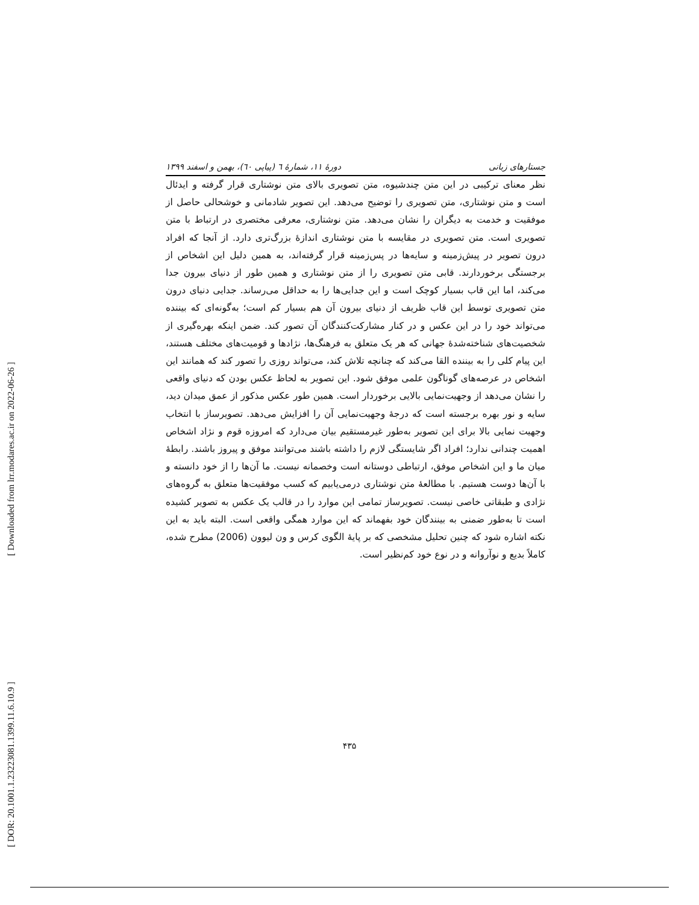[ Downloaded from lrr.modares.ac.ir on 2022-06-26 ]
[ DOR: 20.1001.1.23223081.1399.11.6.10.9 ]
جستارهای زبانی دورهٔ ۱۱، شمارهٔ ٦ (پیاپی ٦٠)، بهمن و اسفند ۱۳۹۹
نظر معنای ترکیبی در این متن چندشیوه، متن تصویری بالای متن نوشتاری قرار گرفته و ایدئال است و متن نوشتاری، متن تصویری را توضیح می‌دهد. این تصویر شادمانی و خوشحالی حاصل از موفقیت و خدمت به دیگران را نشان می‌دهد. متن نوشتاری، معرفی مختصری در ارتباط با متن تصویری است. متن تصویری در مقایسه با متن نوشتاری اندازهٔ بزرگ‌تری دارد. از آنجا که افراد درون تصویر در پیش‌زمینه و سایه‌ها در پس‌زمینه قرار گرفته‌اند، به همین دلیل این اشخاص از برجستگی برخوردارند. قابی متن تصویری را از متن نوشتاری و همین طور از دنیای بیرون جدا می‌کند، اما این قاب بسیار کوچک است و این جدایی‌ها را به حداقل می‌رساند. جدایی دنیای درون متن تصویری توسط این قاب ظریف از دنیای بیرون آن هم بسیار کم است؛ به‌گونه‌ای که بیننده می‌تواند خود را در این عکس و در کنار مشارکت‌کنندگان آن تصور کند. ضمن اینکه بهره‌گیری از شخصیت‌های شناخته‌شدهٔ جهانی که هر یک متعلق به فرهنگ‌ها، نژادها و قومیت‌های مختلف هستند، این پیام کلی را به بیننده القا می‌کند که چنانچه تلاش کند، می‌تواند روزی را تصور کند که همانند این اشخاص در عرصه‌های گوناگون علمی موفق شود. این تصویر به لحاظ عکس بودن که دنیای واقعی را نشان می‌دهد از وجهیت‌نمایی بالایی برخوردار است. همین طور عکس مذکور از عمق میدان دید، سایه و نور بهره برجسته است که درجهٔ وجهیت‌نمایی آن را افزایش می‌دهد. تصویرساز با انتخاب وجهیت نمایی بالا برای این تصویر به‌طور غیرمستقیم بیان می‌دارد که امروزه قوم و نژاد اشخاص اهمیت چندانی ندارد؛ افراد اگر شایستگی لازم را داشته باشند می‌توانند موفق و پیروز باشند. رابطهٔ میان ما و این اشخاص موفق، ارتباطی دوستانه است وخصمانه نیست. ما آن‌ها را از خود دانسته و با آن‌ها دوست هستیم. با مطالعهٔ متن نوشتاری درمی‌یابیم که کسب موفقیت‌ها متعلق به گروه‌های نژادی و طبقاتی خاصی نیست. تصویرساز تمامی این موارد را در قالب یک عکس به تصویر کشیده است تا به‌طور ضمنی به بینندگان خود بفهماند که این موارد همگی واقعی است. البته باید به این نکته اشاره شود که چنین تحلیل مشخصی که بر پایهٔ الگوی کرس و ون لیوون (2006) مطرح شده، کاملاً بدیع و نوآروانه و در نوع خود کم‌نظیر است.
۴۳۵